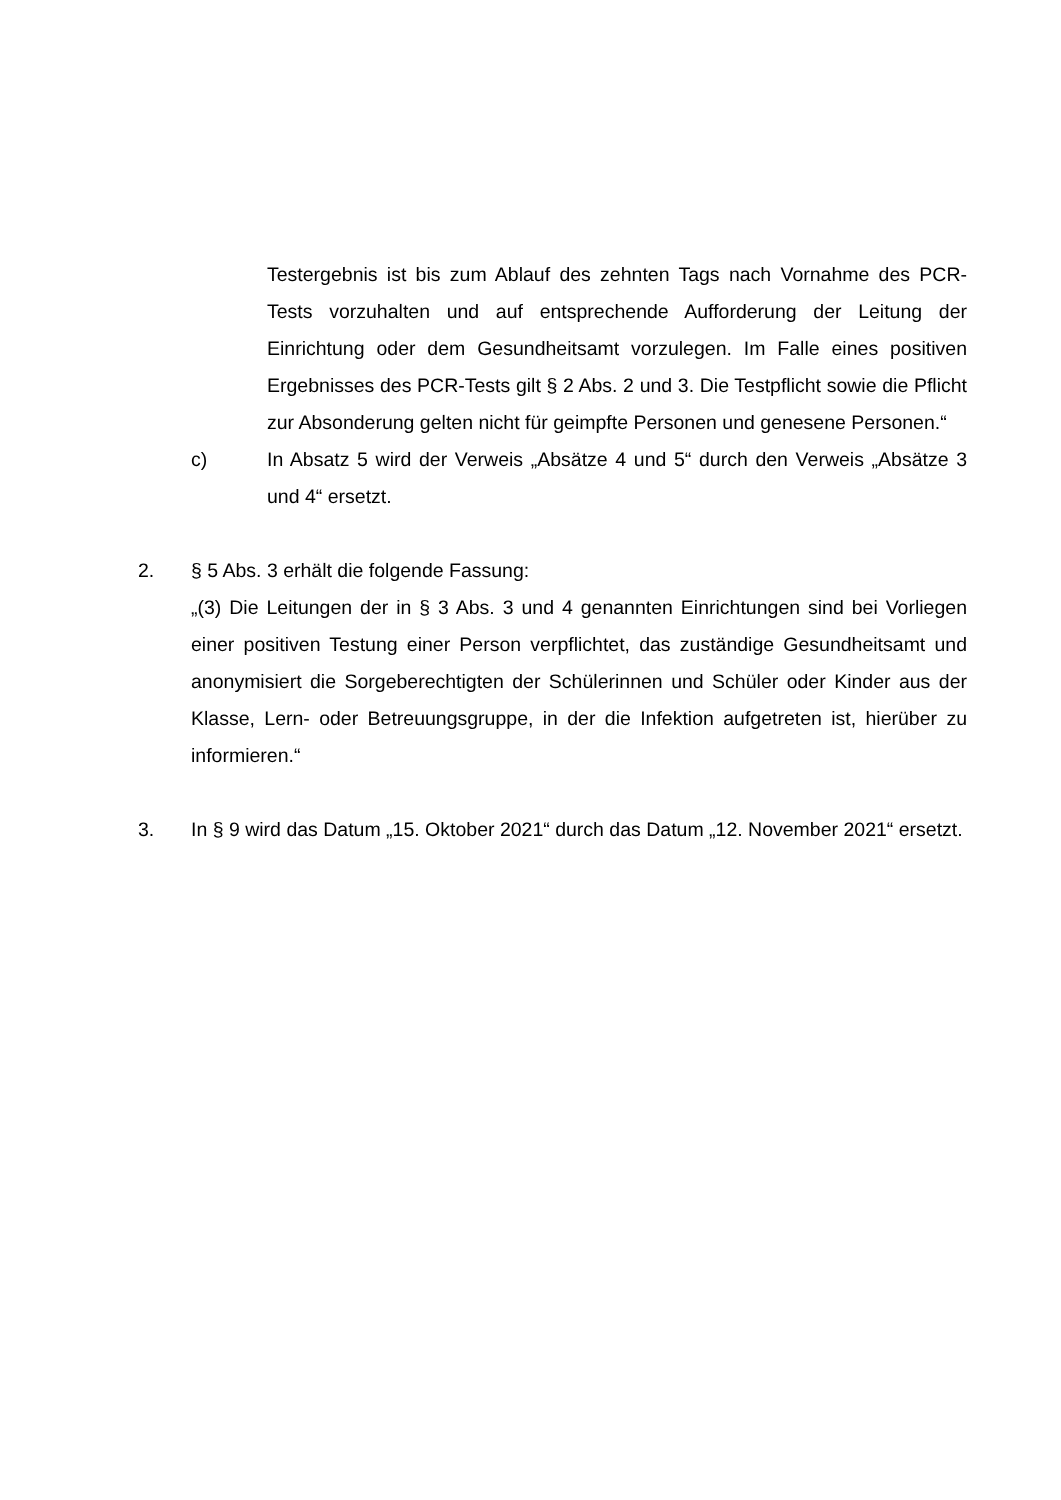Testergebnis ist bis zum Ablauf des zehnten Tags nach Vornahme des PCR-Tests vorzuhalten und auf entsprechende Aufforderung der Leitung der Einrichtung oder dem Gesundheitsamt vorzulegen. Im Falle eines positiven Ergebnisses des PCR-Tests gilt § 2 Abs. 2 und 3. Die Testpflicht sowie die Pflicht zur Absonderung gelten nicht für geimpfte Personen und genesene Personen.“
c) In Absatz 5 wird der Verweis „Absätze 4 und 5“ durch den Verweis „Absätze 3 und 4“ ersetzt.
2. § 5 Abs. 3 erhält die folgende Fassung:
„(3) Die Leitungen der in § 3 Abs. 3 und 4 genannten Einrichtungen sind bei Vorliegen einer positiven Testung einer Person verpflichtet, das zuständige Gesundheitsamt und anonymisiert die Sorgeberechtigten der Schülerinnen und Schüler oder Kinder aus der Klasse, Lern- oder Betreuungsgruppe, in der die Infektion aufgetreten ist, hierüber zu informieren.“
3. In § 9 wird das Datum „15. Oktober 2021“ durch das Datum „12. November 2021“ ersetzt.